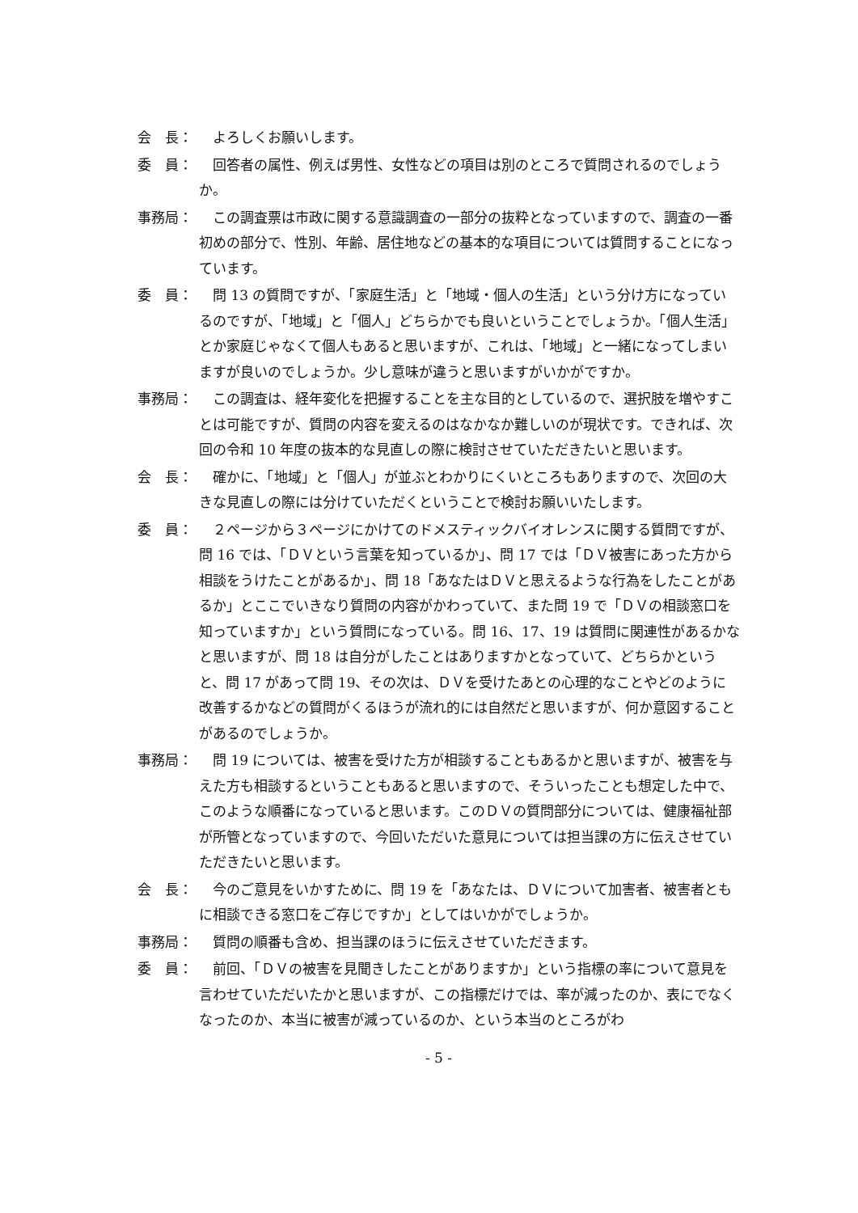会　長： よろしくお願いします。
委　員： 回答者の属性、例えば男性、女性などの項目は別のところで質問されるのでしょうか。
事務局： この調査票は市政に関する意識調査の一部分の抜粋となっていますので、調査の一番初めの部分で、性別、年齢、居住地などの基本的な項目については質問することになっています。
委　員： 問 13 の質問ですが、「家庭生活」と「地域・個人の生活」という分け方になっているのですが、「地域」と「個人」どちらかでも良いということでしょうか。「個人生活」とか家庭じゃなくて個人もあると思いますが、これは、「地域」と一緒になってしまいますが良いのでしょうか。少し意味が違うと思いますがいかがですか。
事務局： この調査は、経年変化を把握することを主な目的としているので、選択肢を増やすことは可能ですが、質問の内容を変えるのはなかなか難しいのが現状です。できれば、次回の令和 10 年度の抜本的な見直しの際に検討させていただきたいと思います。
会　長： 確かに、「地域」と「個人」が並ぶとわかりにくいところもありますので、次回の大きな見直しの際には分けていただくということで検討お願いいたします。
委　員： ２ページから３ページにかけてのドメスティックバイオレンスに関する質問ですが、問 16 では、「ＤＶという言葉を知っているか」、問 17 では「ＤＶ被害にあった方から相談をうけたことがあるか」、問 18「あなたはＤＶと思えるような行為をしたことがあるか」とここでいきなり質問の内容がかわっていて、また問 19 で「ＤＶの相談窓口を知っていますか」という質問になっている。問 16、17、19 は質問に関連性があるかなと思いますが、問 18 は自分がしたことはありますかとなっていて、どちらかというと、問 17 があって問 19、その次は、ＤＶを受けたあとの心理的なことやどのように改善するかなどの質問がくるほうが流れ的には自然だと思いますが、何か意図することがあるのでしょうか。
事務局： 問 19 については、被害を受けた方が相談することもあるかと思いますが、被害を与えた方も相談するということもあると思いますので、そういったことも想定した中で、このような順番になっていると思います。このＤＶの質問部分については、健康福祉部が所管となっていますので、今回いただいた意見については担当課の方に伝えさせていただきたいと思います。
会　長： 今のご意見をいかすために、問 19 を「あなたは、ＤＶについて加害者、被害者ともに相談できる窓口をご存じですか」としてはいかがでしょうか。
事務局： 質問の順番も含め、担当課のほうに伝えさせていただきます。
委　員： 前回、「ＤＶの被害を見聞きしたことがありますか」という指標の率について意見を言わせていただいたかと思いますが、この指標だけでは、率が減ったのか、表にでなくなったのか、本当に被害が減っているのか、という本当のところがわ
- 5 -